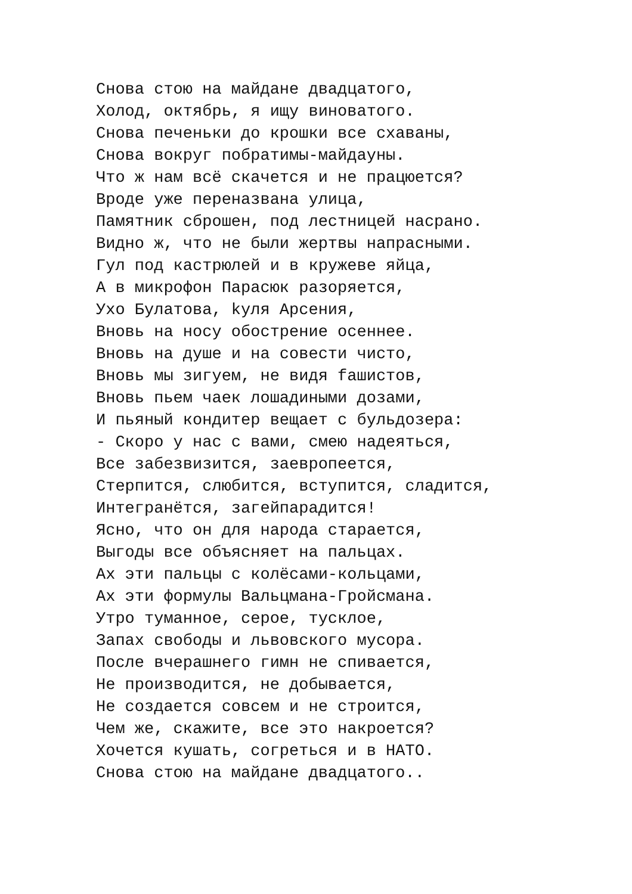Снова стою на майдане двадцатого, Холод, октябрь, я ищу виноватого. Снова печеньки до крошки все схаваны, Снова вокруг побратимы-майдауны. Что ж нам всё скачется и не працюется? Вроде уже переназвана улица, Памятник сброшен, под лестницей насрано. Видно ж, что не были жертвы напрасными. Гул под кастрюлей и в кружеве яйца, А в микрофон Парасюк разоряется, Ухо Булатова, kуля Арсения, Вновь на носу обострение осеннее. Вновь на душе и на совести чисто, Вновь мы зигуем, не видя fашистов, Вновь пьем чаек лошадиными дозами, И пьяный кондитер вещает с бульдозера: - Скоро у нас с вами, смею надеяться, Все забезвизится, заевропеется, Стерпится, слюбится, вступится, сладится, Интегранётся, загейпарадится! Ясно, что он для народа старается, Выгоды все объясняет на пальцах. Ах эти пальцы с колёсами-кольцами, Ах эти формулы Вальцмана-Гройсмана. Утро туманное, серое, тусклое, Запах свободы и львовского мусора. После вчерашнего гимн не спивается, Не производится, не добывается, Не создается совсем и не строится, Чем же, скажите, все это накроется? Хочется кушать, согреться и в НАТО. Снова стою на майдане двадцатого..